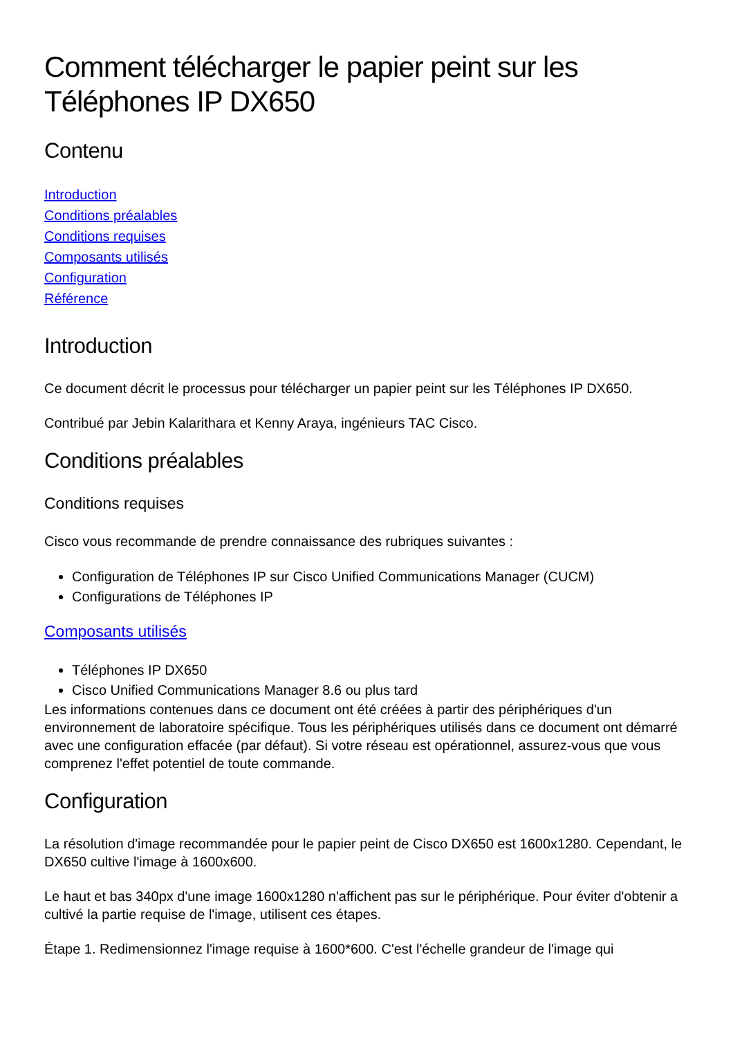Comment télécharger le papier peint sur les Téléphones IP DX650
Contenu
Introduction
Conditions préalables
Conditions requises
Composants utilisés
Configuration
Référence
Introduction
Ce document décrit le processus pour télécharger un papier peint sur les Téléphones IP DX650.
Contribué par Jebin Kalarithara et Kenny Araya, ingénieurs TAC Cisco.
Conditions préalables
Conditions requises
Cisco vous recommande de prendre connaissance des rubriques suivantes :
Configuration de Téléphones IP sur Cisco Unified Communications Manager (CUCM)
Configurations de Téléphones IP
Composants utilisés
Téléphones IP DX650
Cisco Unified Communications Manager 8.6 ou plus tard
Les informations contenues dans ce document ont été créées à partir des périphériques d'un environnement de laboratoire spécifique. Tous les périphériques utilisés dans ce document ont démarré avec une configuration effacée (par défaut). Si votre réseau est opérationnel, assurez-vous que vous comprenez l'effet potentiel de toute commande.
Configuration
La résolution d'image recommandée pour le papier peint de Cisco DX650 est 1600x1280. Cependant, le DX650 cultive l'image à 1600x600.
Le haut et bas 340px d'une image 1600x1280 n'affichent pas sur le périphérique. Pour éviter d'obtenir a cultivé la partie requise de l'image, utilisent ces étapes.
Étape 1. Redimensionnez l'image requise à 1600*600. C'est l'échelle grandeur de l'image qui